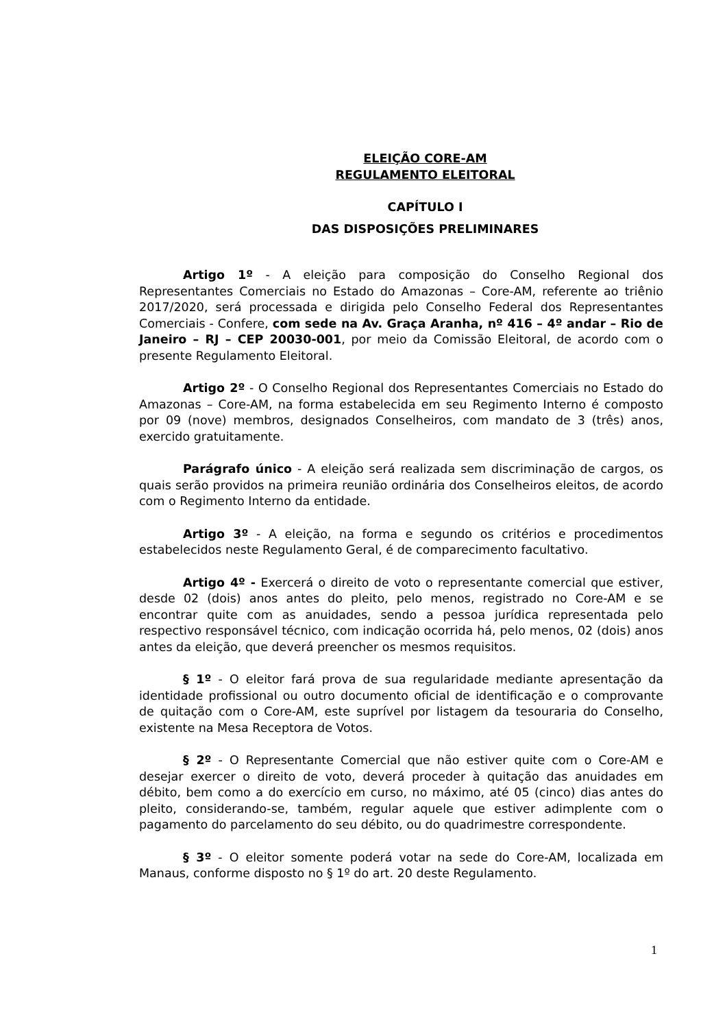ELEIÇÃO CORE-AM
REGULAMENTO ELEITORAL
CAPÍTULO I
DAS DISPOSIÇÕES PRELIMINARES
Artigo 1º - A eleição para composição do Conselho Regional dos Representantes Comerciais no Estado do Amazonas – Core-AM, referente ao triênio 2017/2020, será processada e dirigida pelo Conselho Federal dos Representantes Comerciais - Confere, com sede na Av. Graça Aranha, nº 416 – 4º andar – Rio de Janeiro – RJ – CEP 20030-001, por meio da Comissão Eleitoral, de acordo com o presente Regulamento Eleitoral.
Artigo 2º - O Conselho Regional dos Representantes Comerciais no Estado do Amazonas – Core-AM, na forma estabelecida em seu Regimento Interno é composto por 09 (nove) membros, designados Conselheiros, com mandato de 3 (três) anos, exercido gratuitamente.
Parágrafo único - A eleição será realizada sem discriminação de cargos, os quais serão providos na primeira reunião ordinária dos Conselheiros eleitos, de acordo com o Regimento Interno da entidade.
Artigo 3º - A eleição, na forma e segundo os critérios e procedimentos estabelecidos neste Regulamento Geral, é de comparecimento facultativo.
Artigo 4º - Exercerá o direito de voto o representante comercial que estiver, desde 02 (dois) anos antes do pleito, pelo menos, registrado no Core-AM e se encontrar quite com as anuidades, sendo a pessoa jurídica representada pelo respectivo responsável técnico, com indicação ocorrida há, pelo menos, 02 (dois) anos antes da eleição, que deverá preencher os mesmos requisitos.
§ 1º - O eleitor fará prova de sua regularidade mediante apresentação da identidade profissional ou outro documento oficial de identificação e o comprovante de quitação com o Core-AM, este suprível por listagem da tesouraria do Conselho, existente na Mesa Receptora de Votos.
§ 2º - O Representante Comercial que não estiver quite com o Core-AM e desejar exercer o direito de voto, deverá proceder à quitação das anuidades em débito, bem como a do exercício em curso, no máximo, até 05 (cinco) dias antes do pleito, considerando-se, também, regular aquele que estiver adimplente com o pagamento do parcelamento do seu débito, ou do quadrimestre correspondente.
§ 3º - O eleitor somente poderá votar na sede do Core-AM, localizada em Manaus, conforme disposto no § 1º do art. 20 deste Regulamento.
1